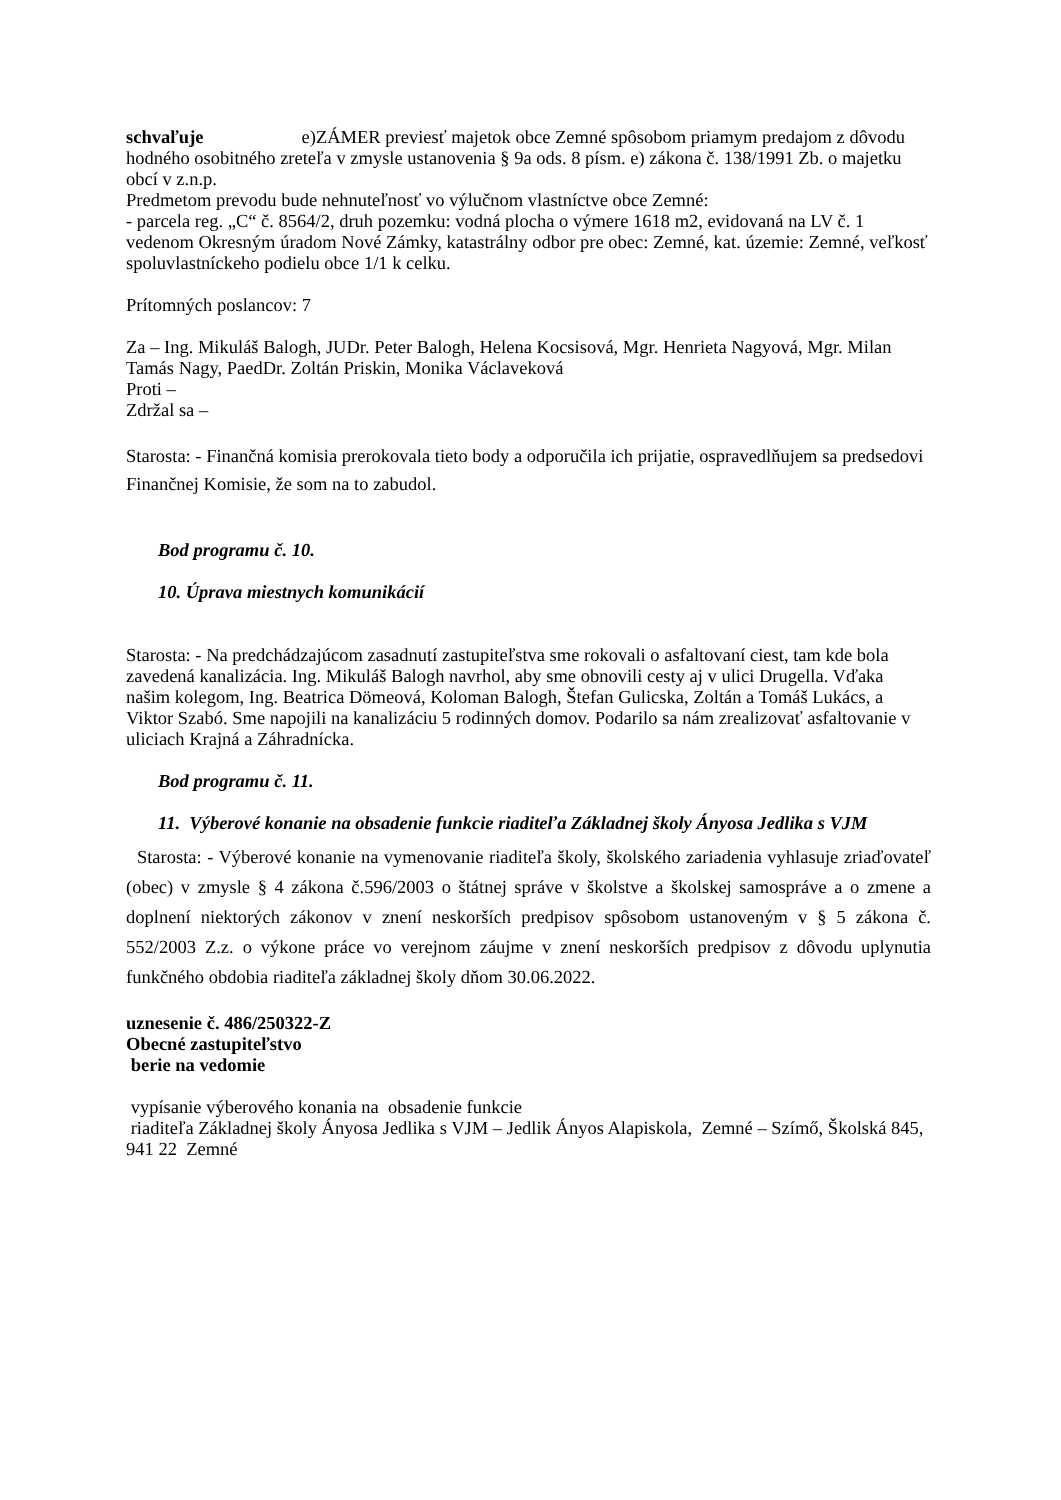schvaľuje e)ZÁMER previesť majetok obce Zemné spôsobom priamym predajom z dôvodu hodného osobitného zreteľa v zmysle ustanovenia § 9a ods. 8 písm. e) zákona č. 138/1991 Zb. o majetku obcí v z.n.p.
Predmetom prevodu bude nehnuteľnosť vo výlučnom vlastníctve obce Zemné:
- parcela reg. „C“ č. 8564/2, druh pozemku: vodná plocha o výmere 1618 m2, evidovaná na LV č. 1 vedenom Okresným úradom Nové Zámky, katastrálny odbor pre obec: Zemné, kat. územie: Zemné, veľkosť spoluvlastníckeho podielu obce 1/1 k celku.
Prítomných poslancov: 7
Za – Ing. Mikuláš Balogh, JUDr. Peter Balogh, Helena Kocsisová, Mgr. Henrieta Nagyová, Mgr. Milan Tamás Nagy, PaedDr. Zoltán Priskin, Monika Václaveková
Proti –
Zdržal sa –
Starosta: - Finančná komisia prerokovala tieto body a odporučila ich prijatie, ospravedlňujem sa predsedovi Finančnej Komisie, že som na to zabudol.
Bod programu č. 10.
10. Úprava miestnych komunikácií
Starosta: - Na predchádzajúcom zasadnutí zastupiteľstva sme rokovali o asfaltovaní ciest, tam kde bola zavedená kanalizácia. Ing. Mikuláš Balogh navrhol, aby sme obnovili cesty aj v ulici Drugella. Vďaka našim kolegom, Ing. Beatrica Dömeová, Koloman Balogh, Štefan Gulicska, Zoltán a Tomáš Lukács, a Viktor Szabó. Sme napojili na kanalizáciu 5 rodinných domov. Podarilo sa nám zrealizovať asfaltovanie v uliciach Krajná a Záhradnícka.
Bod programu č. 11.
11. Výberové konanie na obsadenie funkcie riaditeľa Základnej školy Ányosa Jedlika s VJM
Starosta: - Výberové konanie na vymenovanie riaditeľa školy, školského zariadenia vyhlasuje zriaďovateľ (obec) v zmysle § 4 zákona č.596/2003 o štátnej správe v školstve a školskej samospráve a o zmene a doplnení niektorých zákonov v znení neskorších predpisov spôsobom ustanoveným v § 5 zákona č. 552/2003 Z.z. o výkone práce vo verejnom záujme v znení neskorších predpisov z dôvodu uplynutia funkčného obdobia riaditeľa základnej školy dňom 30.06.2022.
uznesenie č. 486/250322-Z
Obecné zastupiteľstvo
berie na vedomie
vypísanie výberového konania na obsadenie funkcie
riaditeľa Základnej školy Ányosa Jedlika s VJM – Jedlik Ányos Alapiskola, Zemné – Szímő, Školská 845, 941 22 Zemné